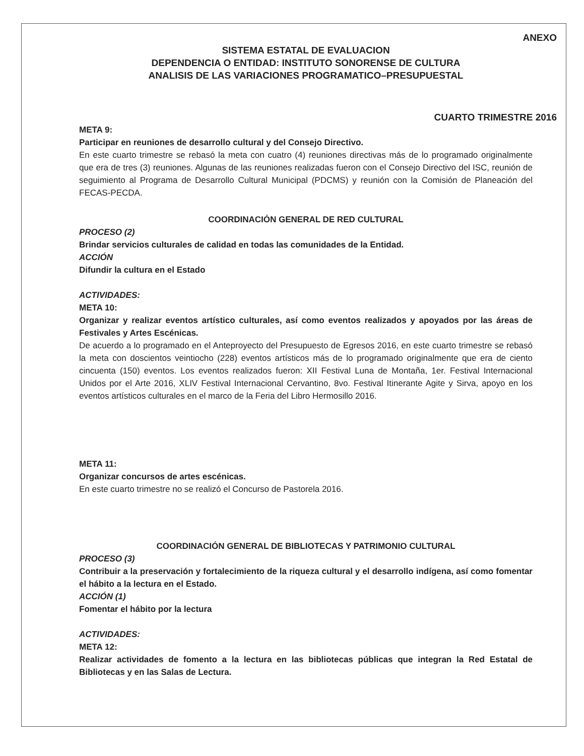ANEXO
SISTEMA ESTATAL DE EVALUACION
DEPENDENCIA O ENTIDAD: INSTITUTO SONORENSE DE CULTURA
ANALISIS DE LAS VARIACIONES PROGRAMATICO–PRESUPUESTAL
CUARTO TRIMESTRE 2016
META 9:
Participar en reuniones de desarrollo cultural y del Consejo Directivo.
En este cuarto trimestre se rebasó la meta con cuatro (4) reuniones directivas más de lo programado originalmente que era de tres (3) reuniones. Algunas de las reuniones realizadas fueron con el Consejo Directivo del ISC, reunión de seguimiento al Programa de Desarrollo Cultural Municipal (PDCMS) y reunión con la Comisión de Planeación del FECAS-PECDA.
COORDINACIÓN GENERAL DE RED CULTURAL
PROCESO (2)
Brindar servicios culturales de calidad en todas las comunidades de la Entidad.
ACCIÓN
Difundir la cultura en el Estado
ACTIVIDADES:
META 10:
Organizar y realizar eventos artístico culturales, así como eventos realizados y apoyados por las áreas de Festivales y Artes Escénicas.
De acuerdo a lo programado en el Anteproyecto del Presupuesto de Egresos 2016, en este cuarto trimestre se rebasó la meta con doscientos veintiocho (228) eventos artísticos más de lo programado originalmente que era de ciento cincuenta (150) eventos. Los eventos realizados fueron: XII Festival Luna de Montaña, 1er. Festival Internacional Unidos por el Arte 2016, XLIV Festival Internacional Cervantino, 8vo. Festival Itinerante Agite y Sirva, apoyo en los eventos artísticos culturales en el marco de la Feria del Libro Hermosillo 2016.
META 11:
Organizar concursos de artes escénicas.
En este cuarto trimestre no se realizó el Concurso de Pastorela 2016.
COORDINACIÓN GENERAL DE BIBLIOTECAS Y PATRIMONIO CULTURAL
PROCESO (3)
Contribuir a la preservación y fortalecimiento de la riqueza cultural y el desarrollo indígena, así como fomentar el hábito a la lectura en el Estado.
ACCIÓN (1)
Fomentar el hábito por la lectura
ACTIVIDADES:
META 12:
Realizar actividades de fomento a la lectura en las bibliotecas públicas que integran la Red Estatal de Bibliotecas y en las Salas de Lectura.